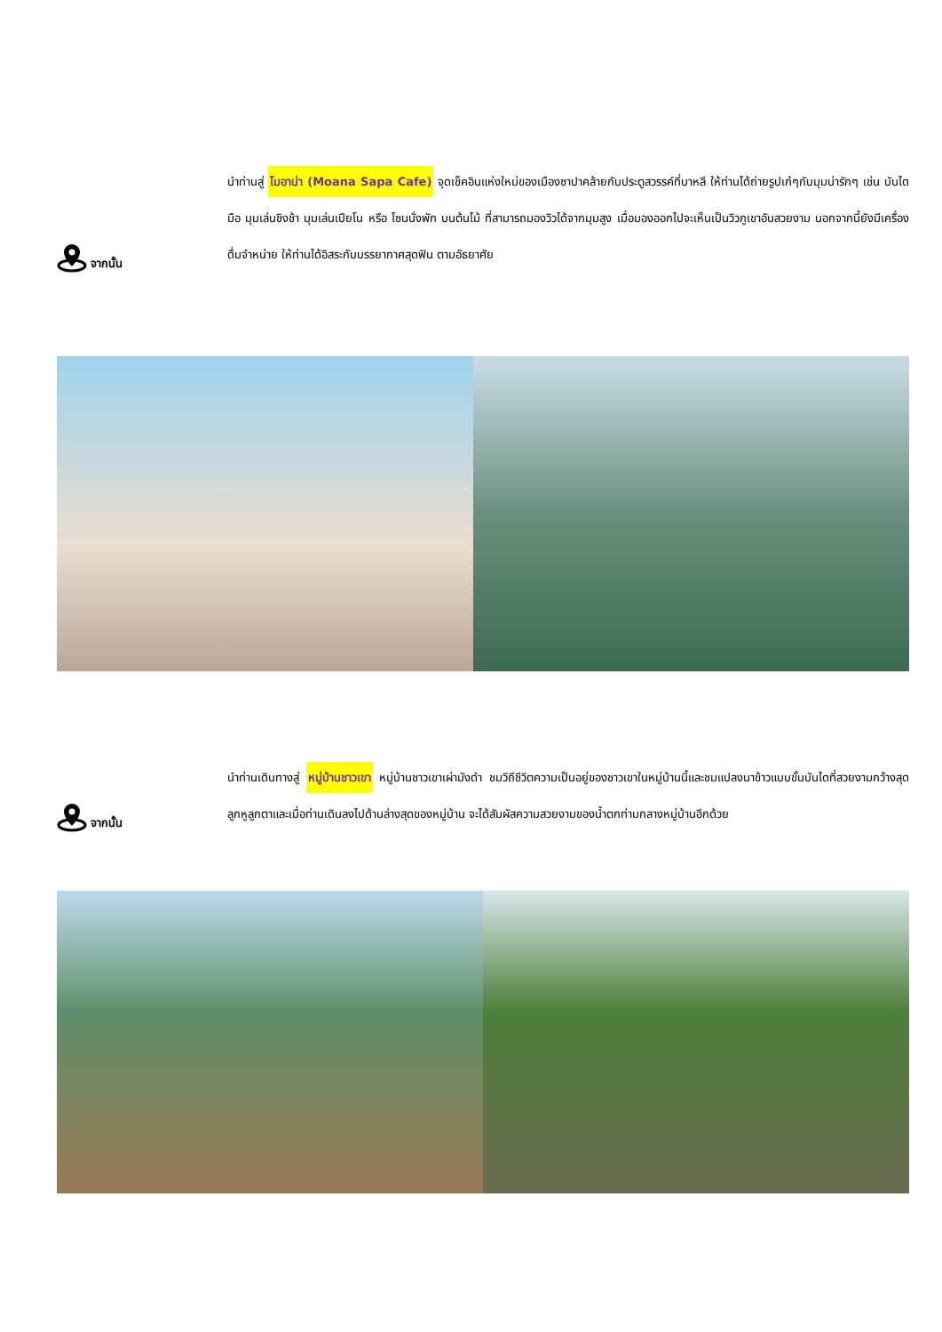จากนั้น
นำท่านสู่ โมอาน่า (Moana Sapa Cafe) จุดเช็คอินแห่งใหม่ของเมืองซาปาคล้ายกับประตูสวรรค์ที่บาหลี ให้ท่านได้ถ่ายรูปเก๋ๆกับมุมน่ารักๆ เช่น บันไดมือ มุมเล่นชิงช้า มุมเล่นเปียโน หรือ โซนนั่งพัก บนต้นไม้ ที่สามารถมองวิวได้จากมุมสูง เมื่อมองออกไปจะเห็นเป็นวิวภูเขาอันสวยงาม นอกจากนี้ยังมีเครื่องดื่มจำหน่าย ให้ท่านได้อิสระกับบรรยากาศสุดฟิน ตามอัธยาศัย
จากนั้น
นำท่านเดินทางสู่ หมู่บ้านชาวเขา หมู่บ้านชาวเขาเผ่ามังดำ ชมวิถีชีวิตความเป็นอยู่ของชาวเขาในหมู่บ้านนี้และชมแปลงนาข้าวแบบขั้นบันไดที่สวยงามกว้างสุดลูกหูลูกตาและเมื่อท่านเดินลงไปด้านล่างสุดของหมู่บ้าน จะได้สัมผัสความสวยงามของน้ำตกท่ามกลางหมู่บ้านอีกด้วย